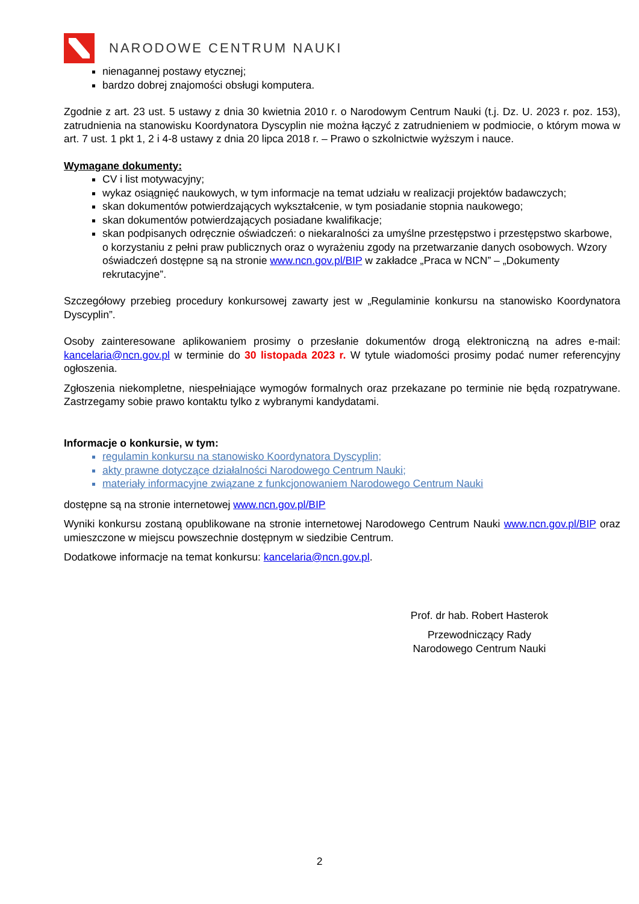NARODOWE CENTRUM NAUKI
nienagannej postawy etycznej;
bardzo dobrej znajomości obsługi komputera.
Zgodnie z art. 23 ust. 5 ustawy z dnia 30 kwietnia 2010 r. o Narodowym Centrum Nauki (t.j. Dz. U. 2023 r. poz. 153), zatrudnienia na stanowisku Koordynatora Dyscyplin nie można łączyć z zatrudnieniem w podmiocie, o którym mowa w art. 7 ust. 1 pkt 1, 2 i 4-8 ustawy z dnia 20 lipca 2018 r. – Prawo o szkolnictwie wyższym i nauce.
Wymagane dokumenty:
CV i list motywacyjny;
wykaz osiągnięć naukowych, w tym informacje na temat udziału w realizacji projektów badawczych;
skan dokumentów potwierdzających wykształcenie, w tym posiadanie stopnia naukowego;
skan dokumentów potwierdzających posiadane kwalifikacje;
skan podpisanych odręcznie oświadczeń: o niekaralności za umyślne przestępstwo i przestępstwo skarbowe, o korzystaniu z pełni praw publicznych oraz o wyrażeniu zgody na przetwarzanie danych osobowych. Wzory oświadczeń dostępne są na stronie www.ncn.gov.pl/BIP w zakładce „Praca w NCN” – „Dokumenty rekrutacyjne”.
Szczegółowy przebieg procedury konkursowej zawarty jest w „Regulaminie konkursu na stanowisko Koordynatora Dyscyplin”.
Osoby zainteresowane aplikowaniem prosimy o przesłanie dokumentów drogą elektroniczną na adres e-mail: kancelaria@ncn.gov.pl w terminie do 30 listopada 2023 r. W tytule wiadomości prosimy podać numer referencyjny ogłoszenia.
Zgłoszenia niekompletne, niespełniające wymogów formalnych oraz przekazane po terminie nie będą rozpatrywane. Zastrzegamy sobie prawo kontaktu tylko z wybranymi kandydatami.
Informacje o konkursie, w tym:
regulamin konkursu na stanowisko Koordynatora Dyscyplin;
akty prawne dotyczące działalności Narodowego Centrum Nauki;
materiały informacyjne związane z funkcjonowaniem Narodowego Centrum Nauki
dostępne są na stronie internetowej www.ncn.gov.pl/BIP
Wyniki konkursu zostaną opublikowane na stronie internetowej Narodowego Centrum Nauki www.ncn.gov.pl/BIP oraz umieszczone w miejscu powszechnie dostępnym w siedzibie Centrum.
Dodatkowe informacje na temat konkursu: kancelaria@ncn.gov.pl.
Prof. dr hab. Robert Hasterok
Przewodniczący Rady
Narodowego Centrum Nauki
2